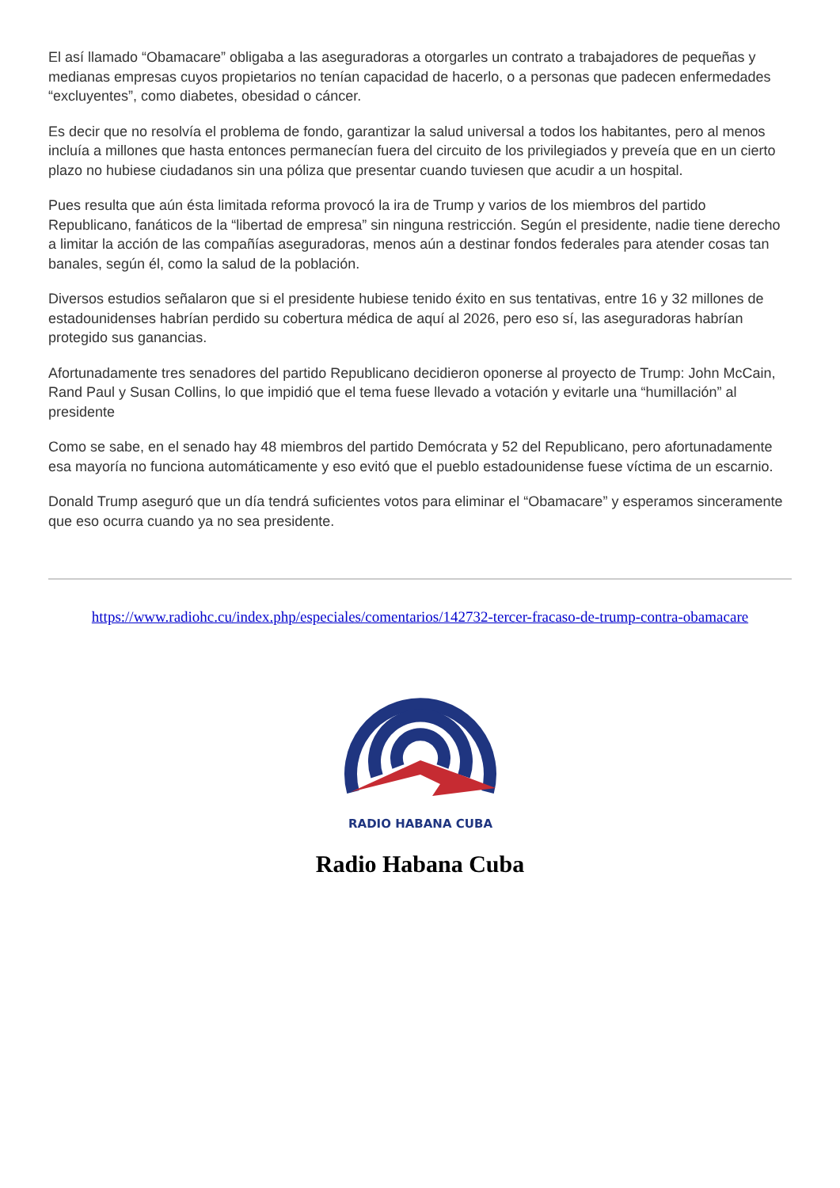El así llamado “Obamacare” obligaba a las aseguradoras a otorgarles un contrato a trabajadores de pequeñas y medianas empresas cuyos propietarios no tenían capacidad de hacerlo, o a personas que padecen enfermedades “excluyentes”, como diabetes, obesidad o cáncer.
Es decir que no resolvía el problema de fondo, garantizar la salud universal a todos los habitantes, pero al menos incluía a millones que hasta entonces permanecían fuera del circuito de los privilegiados y preveía que en un cierto plazo no hubiese ciudadanos sin una póliza que presentar cuando tuviesen que acudir a un hospital.
Pues resulta que aún ésta limitada reforma provocó la ira de Trump y varios de los miembros del partido Republicano, fanáticos de la “libertad de empresa” sin ninguna restricción. Según el presidente, nadie tiene derecho a limitar la acción de las compañías aseguradoras, menos aún a destinar fondos federales para atender cosas tan banales, según él, como la salud de la población.
Diversos estudios señalaron que si el presidente hubiese tenido éxito en sus tentativas, entre 16 y 32 millones de estadounidenses habrían perdido su cobertura médica de aquí al 2026, pero eso sí, las aseguradoras habrían protegido sus ganancias.
Afortunadamente tres senadores del partido Republicano decidieron oponerse al proyecto de Trump: John McCain, Rand Paul y Susan Collins, lo que impidió que el tema fuese llevado a votación y evitarle una “humillación” al presidente
Como se sabe, en el senado hay 48 miembros del partido Demócrata y 52 del Republicano, pero afortunadamente esa mayoría no funciona automáticamente y eso evitó que el pueblo estadounidense fuese víctima de un escarnio.
Donald Trump aseguró que un día tendrá suficientes votos para eliminar el “Obamacare” y esperamos sinceramente que eso ocurra cuando ya no sea presidente.
https://www.radiohc.cu/index.php/especiales/comentarios/142732-tercer-fracaso-de-trump-contra-obamacare
RADIO HABANA CUBA
Radio Habana Cuba